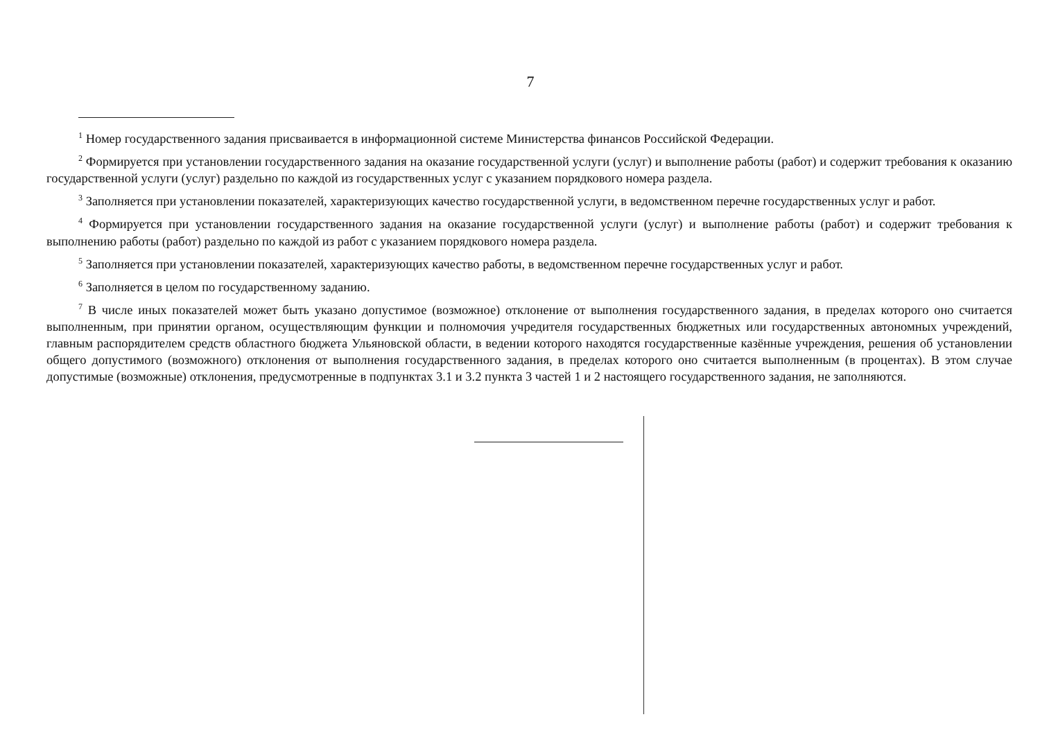7
<sup>1</sup> Номер государственного задания присваивается в информационной системе Министерства финансов Российской Федерации.
<sup>2</sup> Формируется при установлении государственного задания на оказание государственной услуги (услуг) и выполнение работы (работ) и содержит требования к оказанию государственной услуги (услуг) раздельно по каждой из государственных услуг с указанием порядкового номера раздела.
<sup>3</sup> Заполняется при установлении показателей, характеризующих качество государственной услуги, в ведомственном перечне государственных услуг и работ.
<sup>4</sup> Формируется при установлении государственного задания на оказание государственной услуги (услуг) и выполнение работы (работ) и содержит требования к выполнению работы (работ) раздельно по каждой из работ с указанием порядкового номера раздела.
<sup>5</sup> Заполняется при установлении показателей, характеризующих качество работы, в ведомственном перечне государственных услуг и работ.
<sup>6</sup> Заполняется в целом по государственному заданию.
<sup>7</sup> В числе иных показателей может быть указано допустимое (возможное) отклонение от выполнения государственного задания, в пределах которого оно считается выполненным, при принятии органом, осуществляющим функции и полномочия учредителя государственных бюджетных или государственных автономных учреждений, главным распорядителем средств областного бюджета Ульяновской области, в ведении которого находятся государственные казённые учреждения, решения об установлении общего допустимого (возможного) отклонения от выполнения государственного задания, в пределах которого оно считается выполненным (в процентах). В этом случае допустимые (возможные) отклонения, предусмотренные в подпунктах 3.1 и 3.2 пункта 3 частей 1 и 2 настоящего государственного задания, не заполняются.